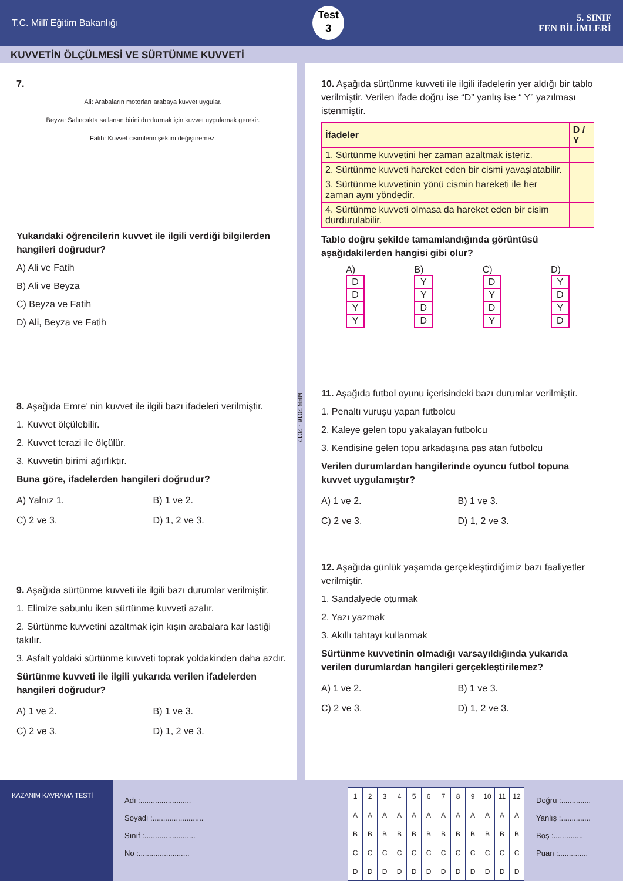T.C. Millî Eğitim Bakanlığı
Test
3
5. SINIF
FEN BİLİMLERİ
KUVVETİN ÖLÇÜLMESİ VE SÜRTÜNME KUVVETİ
7.
Ali: Arabaların motorları arabaya kuvvet uygular.
Beyza: Salıncakta sallanan birini durdurmak için kuvvet uygulamak gerekir.
Fatih: Kuvvet cisimlerin şeklini değiştiremez.
Yukarıdaki öğrencilerin kuvvet ile ilgili verdiği bilgilerden hangileri doğrudur?
A) Ali ve Fatih
B) Ali ve Beyza
C) Beyza ve Fatih
D) Ali, Beyza ve Fatih
8. Aşağıda Emre’ nin kuvvet ile ilgili bazı ifadeleri verilmiştir.
1. Kuvvet ölçülebilir.
2. Kuvvet terazi ile ölçülür.
3. Kuvvetin birimi ağırlıktır.
Buna göre, ifadelerden hangileri doğrudur?
A) Yalnız 1.
B) 1 ve 2.
C) 2 ve 3.
D) 1, 2 ve 3.
9. Aşağıda sürtünme kuvveti ile ilgili bazı durumlar verilmiştir.
1. Elimize sabunlu iken sürtünme kuvveti azalır.
2. Sürtünme kuvvetini azaltmak için kışın arabalara kar lastiği takılır.
3. Asfalt yoldaki sürtünme kuvveti toprak yoldakinden daha azdır.
Sürtünme kuvveti ile ilgili yukarıda verilen ifadelerden hangileri doğrudur?
A) 1 ve 2.
B) 1 ve 3.
C) 2 ve 3.
D) 1, 2 ve 3.
MEB 2016 - 2017
10. Aşağıda sürtünme kuvveti ile ilgili ifadelerin yer aldığı bir tablo verilmiştir. Verilen ifade doğru ise “D” yanlış ise “ Y” yazılması istenmiştir.
| İfadeler | D / Y |
| --- | --- |
| 1. Sürtünme kuvvetini her zaman azaltmak isteriz. | |
| 2. Sürtünme kuvveti hareket eden bir cismi yavaşlatabilir. | |
| 3. Sürtünme kuvvetinin yönü cismin hareketi ile her zaman aynı yöndedir. | |
| 4. Sürtünme kuvveti olmasa da hareket eden bir cisim durdurulabilir. | |
Tablo doğru şekilde tamamlandığında görüntüsü aşağıdakilerden hangisi gibi olur?
A)
| D |
| D |
| Y |
| Y |
B)
| Y |
| Y |
| D |
| D |
C)
| D |
| Y |
| D |
| Y |
D)
| Y |
| D |
| Y |
| D |
11. Aşağıda futbol oyunu içerisindeki bazı durumlar verilmiştir.
1. Penaltı vuruşu yapan futbolcu
2. Kaleye gelen topu yakalayan futbolcu
3. Kendisine gelen topu arkadaşına pas atan futbolcu
Verilen durumlardan hangilerinde oyuncu futbol topuna kuvvet uygulamıştır?
A) 1 ve 2.
B) 1 ve 3.
C) 2 ve 3.
D) 1, 2 ve 3.
12. Aşağıda günlük yaşamda gerçekleştirdiğimiz bazı faaliyetler verilmiştir.
1. Sandalyede oturmak
2. Yazı yazmak
3. Akıllı tahtayı kullanmak
Sürtünme kuvvetinin olmadığı varsayıldığında yukarıda verilen durumlardan hangileri gerçekleştirilemez?
A) 1 ve 2.
B) 1 ve 3.
C) 2 ve 3.
D) 1, 2 ve 3.
KAZANIM KAVRAMA TESTİ
Adı :........................
Soyadı :........................
Sınıf :........................
No :........................
| 1 | 2 | 3 | 4 | 5 | 6 | 7 | 8 | 9 | 10 | 11 | 12 |
| A | A | A | A | A | A | A | A | A | A | A | A |
| B | B | B | B | B | B | B | B | B | B | B | B |
| C | C | C | C | C | C | C | C | C | C | C | C |
| D | D | D | D | D | D | D | D | D | D | D | D |
Doğru :..............
Yanlış :..............
Boş :..............
Puan :..............